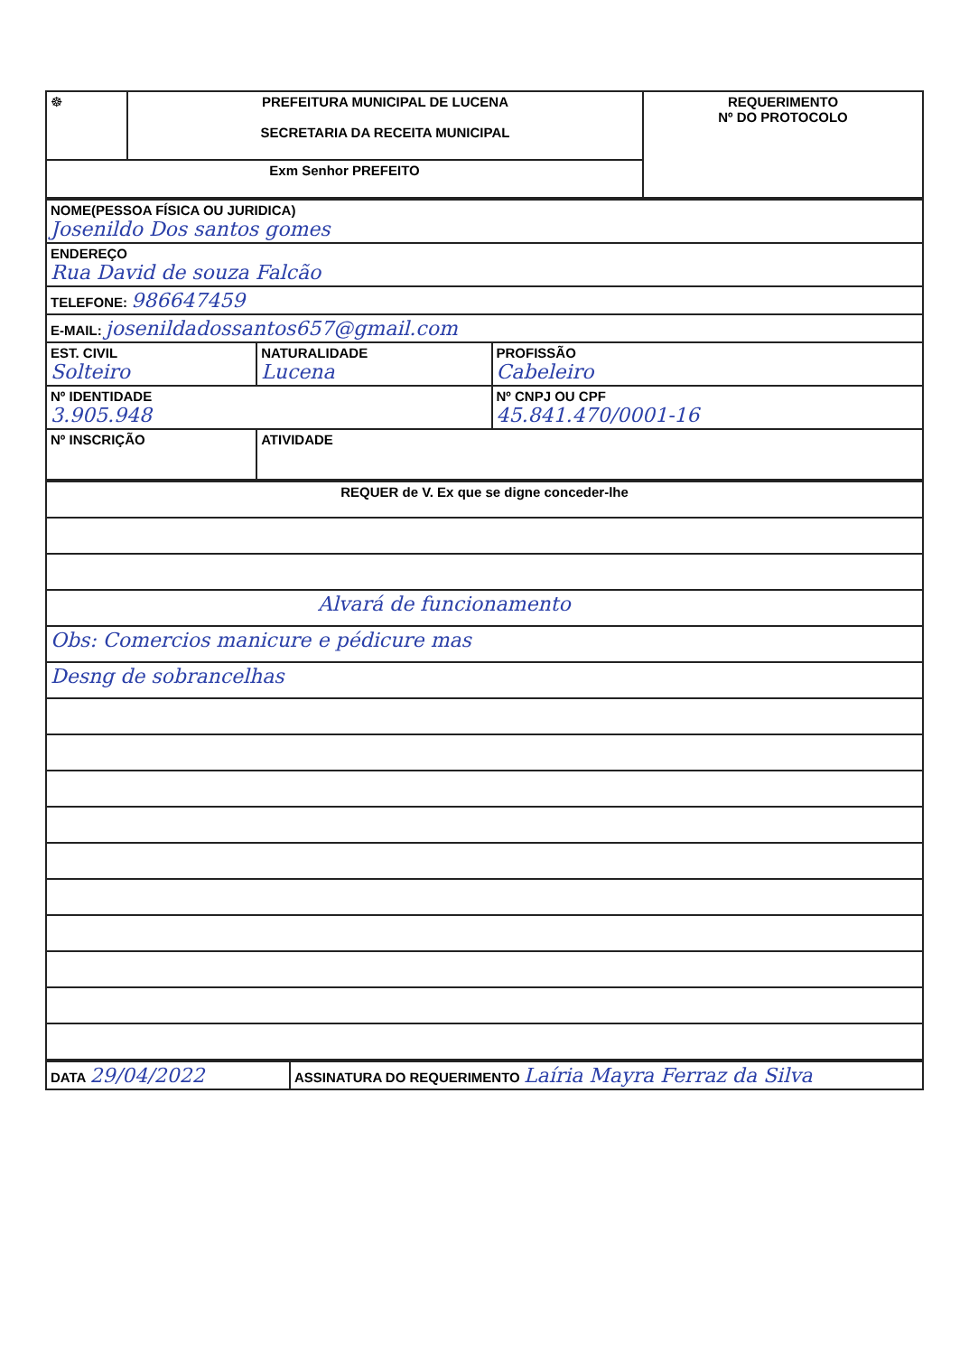| ☸ | PREFEITURA MUNICIPAL DE LUCENA SECRETARIA DA RECEITA MUNICIPAL | REQUERIMENTO Nº DO PROTOCOLO |
| Exm Senhor PREFEITO | | |
| NOME(PESSOA FÍSICA OU JURIDICA) Josenildo Dos santos gomes | | |
| ENDEREÇO Rua David de souza Falcão | | |
| TELEFONE: 986647459 | | |
| E-MAIL: josenildadossantos657@gmail.com | | |
| EST. CIVIL Solteiro | NATURALIDADE Lucena | PROFISSÃO Cabeleiro |
| Nº IDENTIDADE 3.905.948 | | Nº CNPJ OU CPF 45.841.470/0001-16 |
| Nº INSCRIÇÃO | ATIVIDADE | |
| REQUER de V. Ex que se digne conceder-lhe |
| Alvará de funcionamento |
| Obs: Comercios manicure e pédicure mas |
| Desng de sobrancelhas |
| DATA 29/04/2022 | ASSINATURA DO REQUERIMENTO Laíria Mayra Ferraz da Silva |